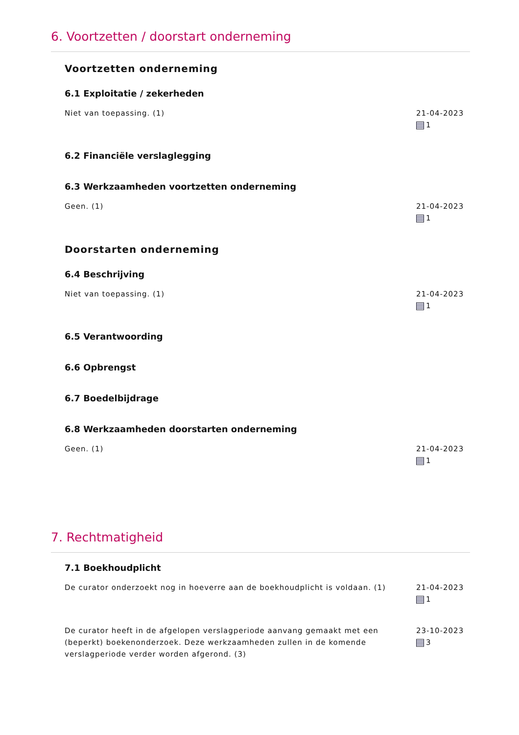6. Voortzetten / doorstart onderneming
Voortzetten onderneming
6.1 Exploitatie / zekerheden
Niet van toepassing. (1) 21-04-2023
1
6.2 Financiële verslaglegging
6.3 Werkzaamheden voortzetten onderneming
Geen. (1) 21-04-2023
1
Doorstarten onderneming
6.4 Beschrijving
Niet van toepassing. (1) 21-04-2023
1
6.5 Verantwoording
6.6 Opbrengst
6.7 Boedelbijdrage
6.8 Werkzaamheden doorstarten onderneming
Geen. (1) 21-04-2023
1
7. Rechtmatigheid
7.1 Boekhoudplicht
De curator onderzoekt nog in hoeverre aan de boekhoudplicht is voldaan. (1)
21-04-2023
1
De curator heeft in de afgelopen verslagperiode aanvang gemaakt met een (beperkt) boekenonderzoek. Deze werkzaamheden zullen in de komende verslagperiode verder worden afgerond. (3)
23-10-2023
3